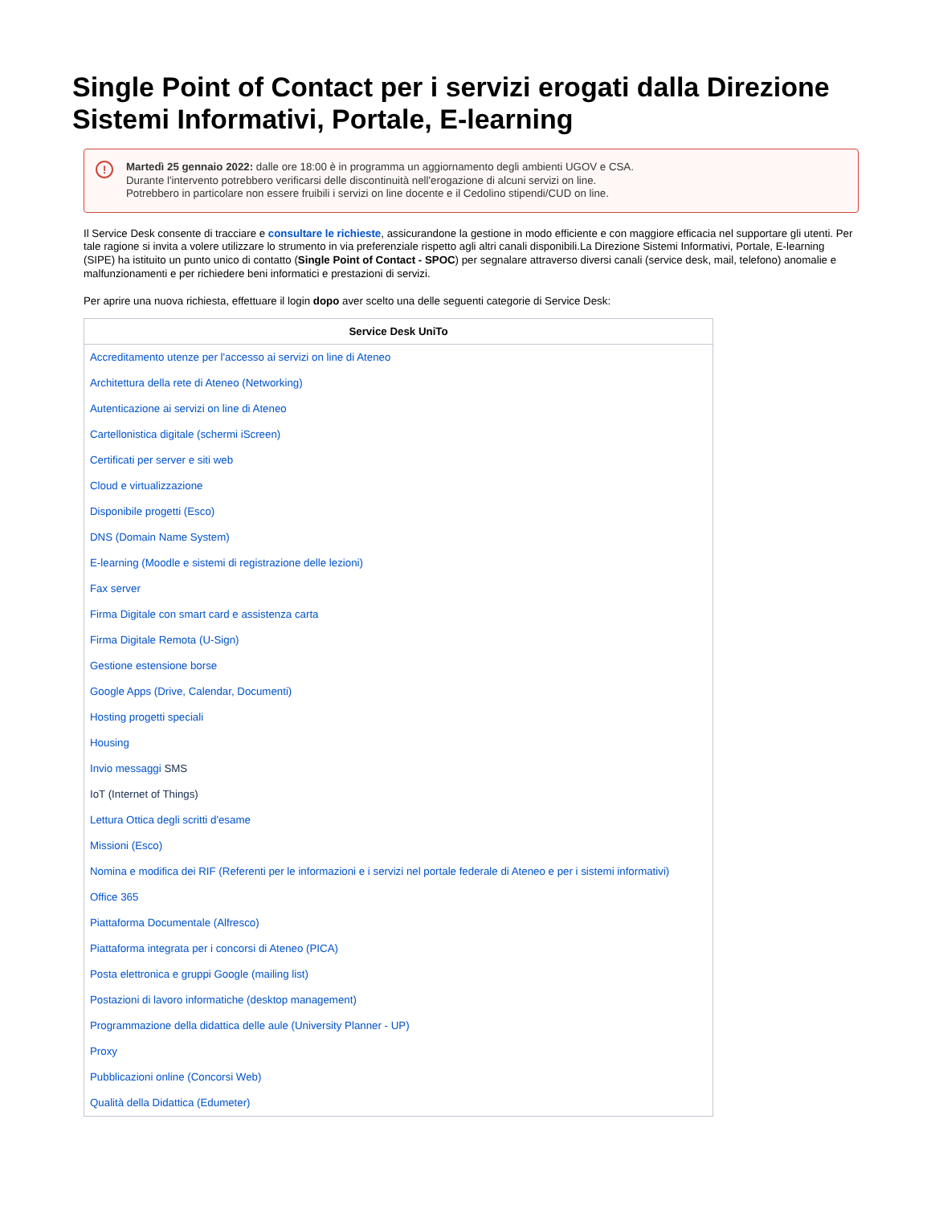Single Point of Contact per i servizi erogati dalla Direzione Sistemi Informativi, Portale, E-learning
! Martedì 25 gennaio 2022: dalle ore 18:00 è in programma un aggiornamento degli ambienti UGOV e CSA.
Durante l'intervento potrebbero verificarsi delle discontinuità nell'erogazione di alcuni servizi on line.
Potrebbero in particolare non essere fruibili i servizi on line docente e il Cedolino stipendi/CUD on line.
Il Service Desk consente di tracciare e consultare le richieste, assicurandone la gestione in modo efficiente e con maggiore efficacia nel supportare gli utenti. Per tale ragione si invita a volere utilizzare lo strumento in via preferenziale rispetto agli altri canali disponibili.La Direzione Sistemi Informativi, Portale, E-learning (SIPE) ha istituito un punto unico di contatto (Single Point of Contact - SPOC) per segnalare attraverso diversi canali (service desk, mail, telefono) anomalie e malfunzionamenti e per richiedere beni informatici e prestazioni di servizi.
Per aprire una nuova richiesta, effettuare il login dopo aver scelto una delle seguenti categorie di Service Desk:
| Service Desk UniTo |
| --- |
| Accreditamento utenze per l'accesso ai servizi on line di Ateneo |
| Architettura della rete di Ateneo (Networking) |
| Autenticazione ai servizi on line di Ateneo |
| Cartellonistica digitale (schermi iScreen) |
| Certificati per server e siti web |
| Cloud e virtualizzazione |
| Disponibile progetti (Esco) |
| DNS (Domain Name System) |
| E-learning (Moodle e sistemi di registrazione delle lezioni) |
| Fax server |
| Firma Digitale con smart card e assistenza carta |
| Firma Digitale Remota (U-Sign) |
| Gestione estensione borse |
| Google Apps (Drive, Calendar, Documenti) |
| Hosting progetti speciali |
| Housing |
| Invio messaggi SMS |
| IoT (Internet of Things) |
| Lettura Ottica degli scritti d'esame |
| Missioni (Esco) |
| Nomina e modifica dei RIF (Referenti per le informazioni e i servizi nel portale federale di Ateneo e per i sistemi informativi) |
| Office 365 |
| Piattaforma Documentale (Alfresco) |
| Piattaforma integrata per i concorsi di Ateneo (PICA) |
| Posta elettronica e gruppi Google (mailing list) |
| Postazioni di lavoro informatiche (desktop management) |
| Programmazione della didattica delle aule (University Planner - UP) |
| Proxy |
| Pubblicazioni online (Concorsi Web) |
| Qualità della Didattica (Edumeter) |